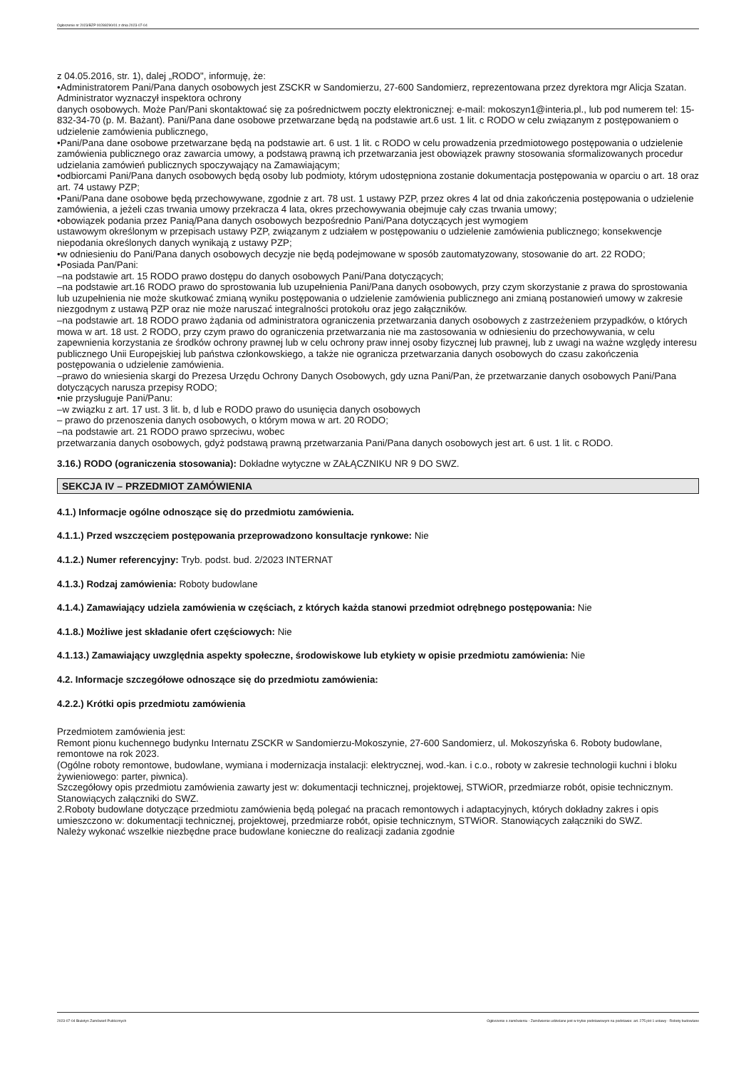Ogłoszenie nr 2023/BZP 00288290/01 z dnia 2023-07-04
z 04.05.2016, str. 1), dalej „RODO", informuję, że:
•Administratorem Pani/Pana danych osobowych jest ZSCKR w Sandomierzu, 27-600 Sandomierz, reprezentowana przez dyrektora mgr Alicja Szatan. Administrator wyznaczył inspektora ochrony
danych osobowych. Może Pan/Pani skontaktować się za pośrednictwem poczty elektronicznej: e-mail: mokoszyn1@interia.pl., lub pod numerem tel: 15-832-34-70 (p. M. Bażant). Pani/Pana dane osobowe przetwarzane będą na podstawie art.6 ust. 1 lit. c RODO w celu związanym z postępowaniem o udzielenie zamówienia publicznego,
•Pani/Pana dane osobowe przetwarzane będą na podstawie art. 6 ust. 1 lit. c RODO w celu prowadzenia przedmiotowego postępowania o udzielenie zamówienia publicznego oraz zawarcia umowy, a podstawą prawną ich przetwarzania jest obowiązek prawny stosowania sformalizowanych procedur udzielania zamówień publicznych spoczywający na Zamawiającym;
•odbiorcami Pani/Pana danych osobowych będą osoby lub podmioty, którym udostępniona zostanie dokumentacja postępowania w oparciu o art. 18 oraz art. 74 ustawy PZP;
•Pani/Pana dane osobowe będą przechowywane, zgodnie z art. 78 ust. 1 ustawy PZP, przez okres 4 lat od dnia zakończenia postępowania o udzielenie zamówienia, a jeżeli czas trwania umowy przekracza 4 lata, okres przechowywania obejmuje cały czas trwania umowy;
•obowiązek podania przez Panią/Pana danych osobowych bezpośrednio Pani/Pana dotyczących jest wymogiem
ustawowym określonym w przepisach ustawy PZP, związanym z udziałem w postępowaniu o udzielenie zamówienia publicznego; konsekwencje niepodania określonych danych wynikają z ustawy PZP;
•w odniesieniu do Pani/Pana danych osobowych decyzje nie będą podejmowane w sposób zautomatyzowany, stosowanie do art. 22 RODO;
•Posiada Pan/Pani:
–na podstawie art. 15 RODO prawo dostępu do danych osobowych Pani/Pana dotyczących;
–na podstawie art.16 RODO prawo do sprostowania lub uzupełnienia Pani/Pana danych osobowych, przy czym skorzystanie z prawa do sprostowania lub uzupełnienia nie może skutkować zmianą wyniku postępowania o udzielenie zamówienia publicznego ani zmianą postanowień umowy w zakresie niezgodnym z ustawą PZP oraz nie może naruszać integralności protokołu oraz jego załączników.
–na podstawie art. 18 RODO prawo żądania od administratora ograniczenia przetwarzania danych osobowych z zastrzeżeniem przypadków, o których mowa w art. 18 ust. 2 RODO, przy czym prawo do ograniczenia przetwarzania nie ma zastosowania w odniesieniu do przechowywania, w celu zapewnienia korzystania ze środków ochrony prawnej lub w celu ochrony praw innej osoby fizycznej lub prawnej, lub z uwagi na ważne względy interesu publicznego Unii Europejskiej lub państwa członkowskiego, a także nie ogranicza przetwarzania danych osobowych do czasu zakończenia postępowania o udzielenie zamówienia.
–prawo do wniesienia skargi do Prezesa Urzędu Ochrony Danych Osobowych, gdy uzna Pani/Pan, że przetwarzanie danych osobowych Pani/Pana dotyczących narusza przepisy RODO;
•nie przysługuje Pani/Panu:
–w związku z art. 17 ust. 3 lit. b, d lub e RODO prawo do usunięcia danych osobowych
– prawo do przenoszenia danych osobowych, o którym mowa w art. 20 RODO;
–na podstawie art. 21 RODO prawo sprzeciwu, wobec
przetwarzania danych osobowych, gdyż podstawą prawną przetwarzania Pani/Pana danych osobowych jest art. 6 ust. 1 lit. c RODO.
3.16.) RODO (ograniczenia stosowania): Dokładne wytyczne w ZAŁĄCZNIKU NR 9 DO SWZ.
SEKCJA IV – PRZEDMIOT ZAMÓWIENIA
4.1.) Informacje ogólne odnoszące się do przedmiotu zamówienia.
4.1.1.) Przed wszczęciem postępowania przeprowadzono konsultacje rynkowe: Nie
4.1.2.) Numer referencyjny: Tryb. podst. bud. 2/2023 INTERNAT
4.1.3.) Rodzaj zamówienia: Roboty budowlane
4.1.4.) Zamawiający udziela zamówienia w częściach, z których każda stanowi przedmiot odrębnego postępowania: Nie
4.1.8.) Możliwe jest składanie ofert częściowych: Nie
4.1.13.) Zamawiający uwzględnia aspekty społeczne, środowiskowe lub etykiety w opisie przedmiotu zamówienia: Nie
4.2. Informacje szczegółowe odnoszące się do przedmiotu zamówienia:
4.2.2.) Krótki opis przedmiotu zamówienia
Przedmiotem zamówienia jest:
Remont pionu kuchennego budynku Internatu ZSCKR w Sandomierzu-Mokoszynie, 27-600 Sandomierz, ul. Mokoszyńska 6. Roboty budowlane, remontowe na rok 2023.
(Ogólne roboty remontowe, budowlane, wymiana i modernizacja instalacji: elektrycznej, wod.-kan. i c.o., roboty w zakresie technologii kuchni i bloku żywieniowego: parter, piwnica).
Szczegółowy opis przedmiotu zamówienia zawarty jest w: dokumentacji technicznej, projektowej, STWiOR, przedmiarze robót, opisie technicznym. Stanowiących załączniki do SWZ.
2.Roboty budowlane dotyczące przedmiotu zamówienia będą polegać na pracach remontowych i adaptacyjnych, których dokładny zakres i opis umieszczono w: dokumentacji technicznej, projektowej, przedmiarze robót, opisie technicznym, STWiOR. Stanowiących załączniki do SWZ.
Należy wykonać wszelkie niezbędne prace budowlane konieczne do realizacji zadania zgodnie
2023-07-04 Biuletyn Zamówień Publicznych Ogłoszenie o zamówieniu - Zamówienie udzielane jest w trybie podstawowym na podstawie: art. 275 pkt 1 ustawy - Roboty budowlane